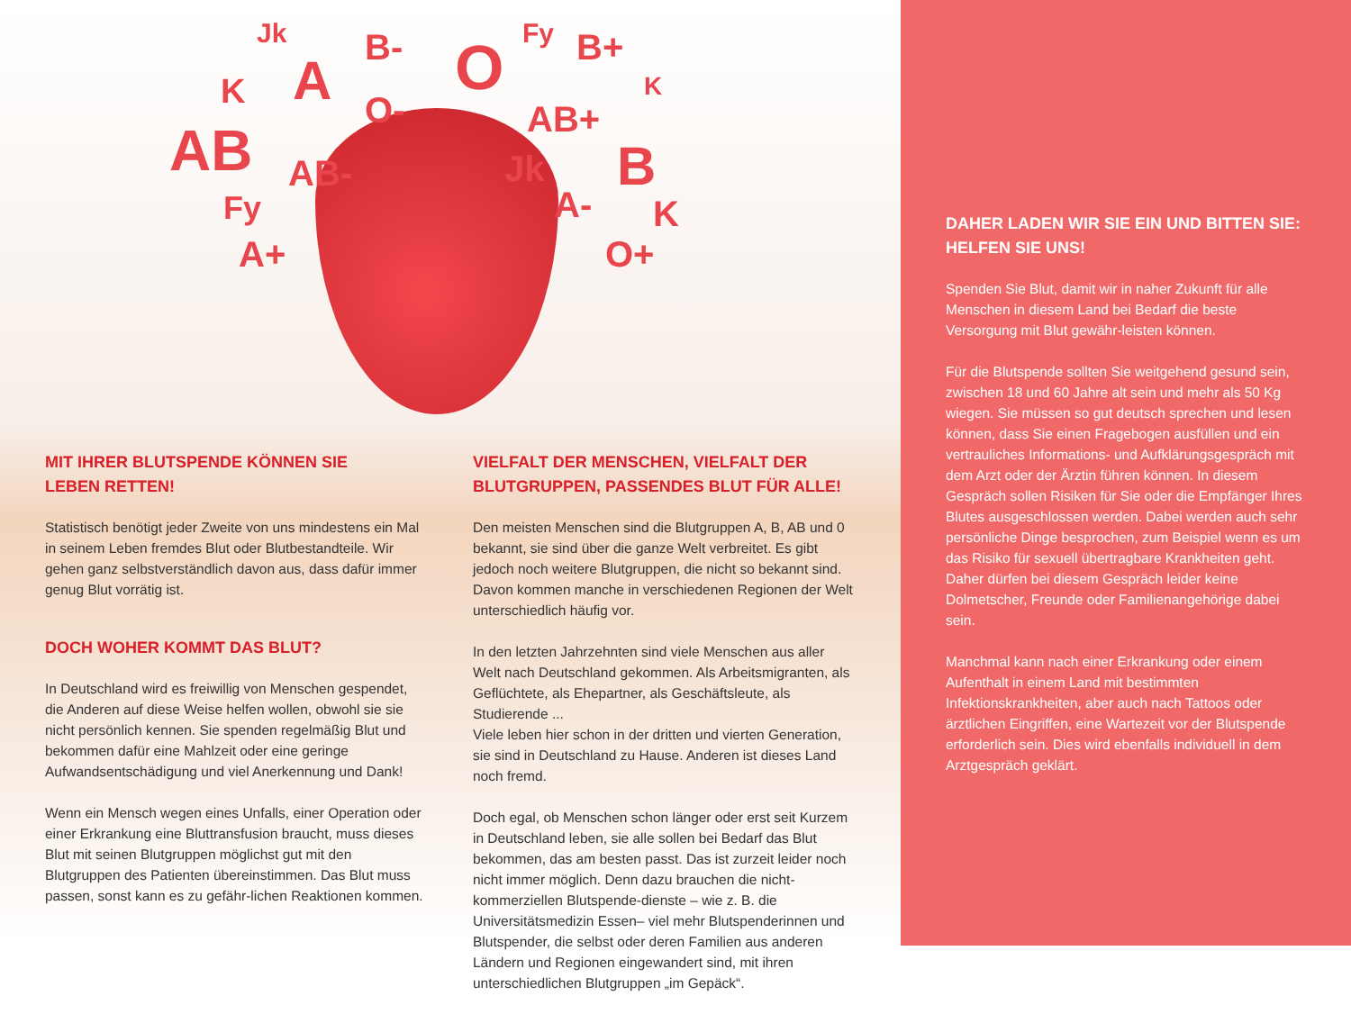Jk
A
B- O Fy B+
K O-
K
AB+ AB AB- Jk B
Fy A- K
A+ O+
MIT IHRER BLUTSPENDE KÖNNEN SIE
LEBEN RETTEN!
Statistisch benötigt jeder Zweite von uns mindestens ein Mal in seinem Leben fremdes Blut oder Blutbestandteile. Wir gehen ganz selbstverständlich davon aus, dass dafür immer genug Blut vorrätig ist.
DOCH WOHER KOMMT DAS BLUT?
In Deutschland wird es freiwillig von Menschen gespendet, die Anderen auf diese Weise helfen wollen, obwohl sie sie nicht persönlich kennen. Sie spenden regelmäßig Blut und bekommen dafür eine Mahlzeit oder eine geringe Aufwandsentschädigung und viel Anerkennung und Dank!
Wenn ein Mensch wegen eines Unfalls, einer Operation oder einer Erkrankung eine Bluttransfusion braucht, muss dieses Blut mit seinen Blutgruppen möglichst gut mit den Blutgruppen des Patienten übereinstimmen. Das Blut muss passen, sonst kann es zu gefähr-lichen Reaktionen kommen.
VIELFALT DER MENSCHEN, VIELFALT DER BLUTGRUPPEN, PASSENDES BLUT FÜR ALLE!
Den meisten Menschen sind die Blutgruppen A, B, AB und 0 bekannt, sie sind über die ganze Welt verbreitet. Es gibt jedoch noch weitere Blutgruppen, die nicht so bekannt sind. Davon kommen manche in verschiedenen Regionen der Welt unterschiedlich häufig vor.
In den letzten Jahrzehnten sind viele Menschen aus aller Welt nach Deutschland gekommen. Als Arbeitsmigranten, als Geflüchtete, als Ehepartner, als Geschäftsleute, als Studierende ...
Viele leben hier schon in der dritten und vierten Generation, sie sind in Deutschland zu Hause. Anderen ist dieses Land noch fremd.
Doch egal, ob Menschen schon länger oder erst seit Kurzem in Deutschland leben, sie alle sollen bei Bedarf das Blut bekommen, das am besten passt. Das ist zurzeit leider noch nicht immer möglich. Denn dazu brauchen die nicht-kommerziellen Blutspende-dienste – wie z. B. die Universitätsmedizin Essen– viel mehr Blutspenderinnen und Blutspender, die selbst oder deren Familien aus anderen Ländern und Regionen eingewandert sind, mit ihren unterschiedlichen Blutgruppen „im Gepäck“.
DAHER LADEN WIR SIE EIN UND BITTEN SIE:
HELFEN SIE UNS!
Spenden Sie Blut, damit wir in naher Zukunft für alle Menschen in diesem Land bei Bedarf die beste Versorgung mit Blut gewähr-leisten können.
Für die Blutspende sollten Sie weitgehend gesund sein, zwischen 18 und 60 Jahre alt sein und mehr als 50 Kg wiegen. Sie müssen so gut deutsch sprechen und lesen können, dass Sie einen Fragebogen ausfüllen und ein vertrauliches Informations- und Aufklärungsgespräch mit dem Arzt oder der Ärztin führen können. In diesem Gespräch sollen Risiken für Sie oder die Empfänger Ihres Blutes ausgeschlossen werden. Dabei werden auch sehr persönliche Dinge besprochen, zum Beispiel wenn es um das Risiko für sexuell übertragbare Krankheiten geht. Daher dürfen bei diesem Gespräch leider keine Dolmetscher, Freunde oder Familienangehörige dabei sein.
Manchmal kann nach einer Erkrankung oder einem Aufenthalt in einem Land mit bestimmten Infektionskrankheiten, aber auch nach Tattoos oder ärztlichen Eingriffen, eine Wartezeit vor der Blutspende erforderlich sein. Dies wird ebenfalls individuell in dem Arztgespräch geklärt.